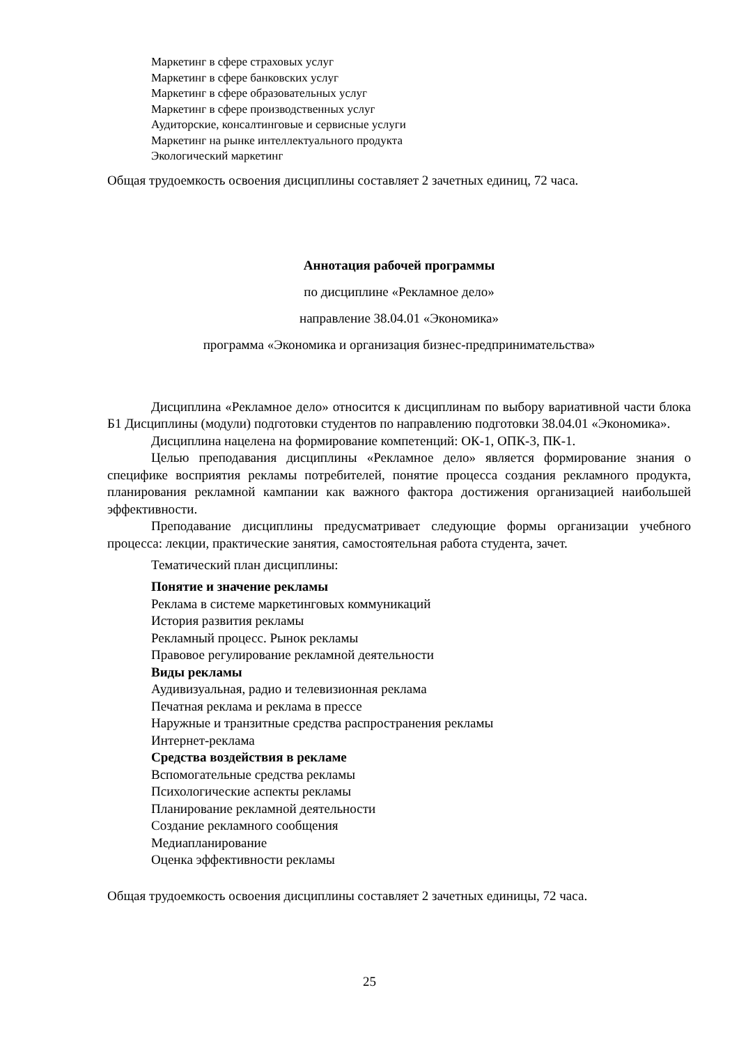Маркетинг в сфере страховых услуг
Маркетинг в сфере банковских услуг
Маркетинг в сфере образовательных услуг
Маркетинг в сфере производственных услуг
Аудиторские, консалтинговые и сервисные услуги
Маркетинг на рынке интеллектуального продукта
Экологический маркетинг
Общая трудоемкость освоения дисциплины составляет 2 зачетных единиц, 72 часа.
Аннотация рабочей программы
по дисциплине «Рекламное дело»
направление 38.04.01 «Экономика»
программа «Экономика и организация бизнес-предпринимательства»
Дисциплина «Рекламное дело» относится к дисциплинам по выбору вариативной части блока Б1 Дисциплины (модули) подготовки студентов по направлению подготовки 38.04.01 «Экономика».
Дисциплина нацелена на формирование компетенций: ОК-1, ОПК-3, ПК-1.
Целью преподавания дисциплины «Рекламное дело» является формирование знания о специфике восприятия рекламы потребителей, понятие процесса создания рекламного продукта, планирования рекламной кампании как важного фактора достижения организацией наибольшей эффективности.
Преподавание дисциплины предусматривает следующие формы организации учебного процесса: лекции, практические занятия, самостоятельная работа студента, зачет.
Тематический план дисциплины:
Понятие и значение рекламы
Реклама в системе маркетинговых коммуникаций
История развития рекламы
Рекламный процесс. Рынок рекламы
Правовое регулирование рекламной деятельности
Виды рекламы
Аудивизуальная, радио и телевизионная реклама
Печатная реклама и реклама в прессе
Наружные и транзитные средства распространения рекламы
Интернет-реклама
Средства воздействия в рекламе
Вспомогательные средства рекламы
Психологические аспекты рекламы
Планирование рекламной деятельности
Создание рекламного сообщения
Медиапланирование
Оценка эффективности рекламы
Общая трудоемкость освоения дисциплины составляет 2 зачетных единицы, 72 часа.
25